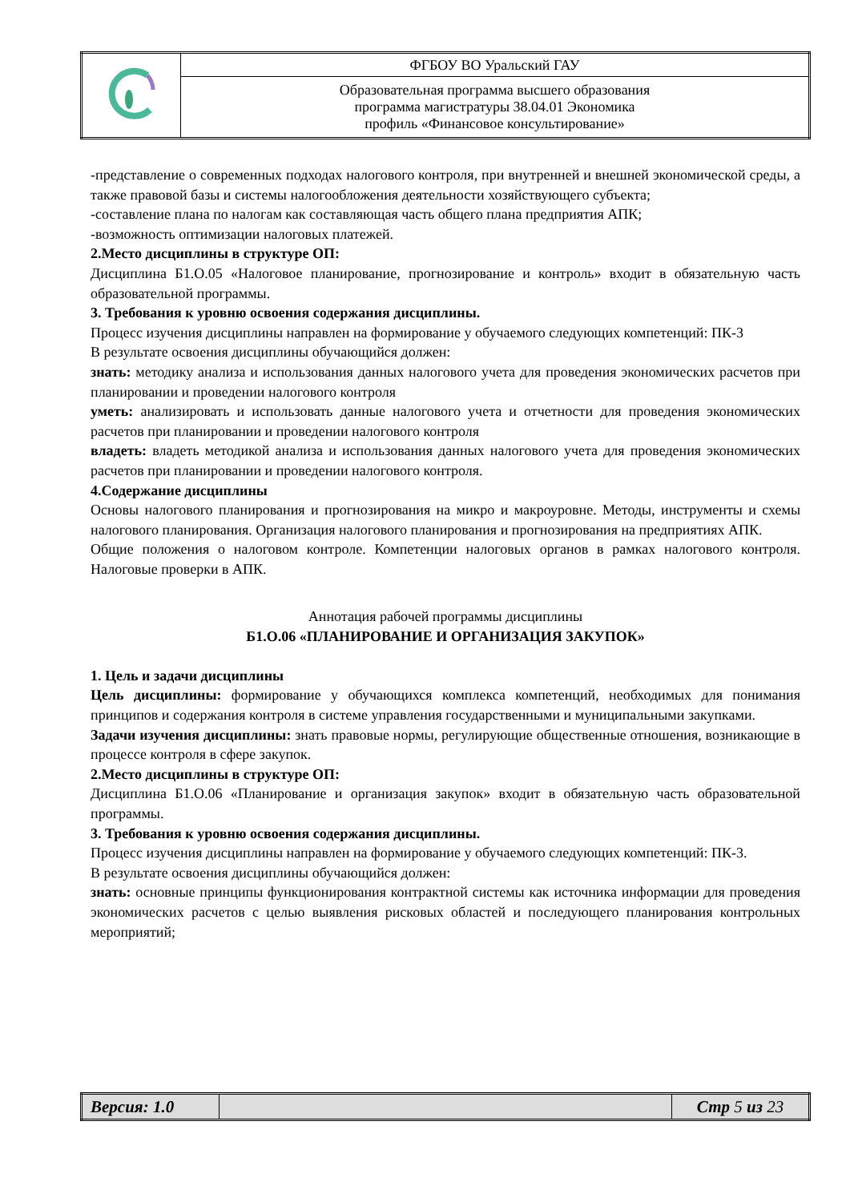| | ФГБОУ ВО Уральский ГАУ |
| | Образовательная программа высшего образования программа магистратуры 38.04.01 Экономика профиль «Финансовое консультирование» |
-представление о современных подходах налогового контроля, при внутренней и внешней экономической среды, а также правовой базы и системы налогообложения деятельности хозяйствующего субъекта;
-составление плана по налогам как составляющая часть общего плана предприятия АПК;
-возможность оптимизации налоговых платежей.
2.Место дисциплины в структуре ОП:
Дисциплина Б1.О.05 «Налоговое планирование, прогнозирование и контроль» входит в обязательную часть образовательной программы.
3. Требования к уровню освоения содержания дисциплины.
Процесс изучения дисциплины направлен на формирование у обучаемого следующих компетенций: ПК-3
В результате освоения дисциплины обучающийся должен:
знать: методику анализа и использования данных налогового учета для проведения экономических расчетов при планировании и проведении налогового контроля
уметь: анализировать и использовать данные налогового учета и отчетности для проведения экономических расчетов при планировании и проведении налогового контроля
владеть: владеть методикой анализа и использования данных налогового учета для проведения экономических расчетов при планировании и проведении налогового контроля.
4.Содержание дисциплины
Основы налогового планирования и прогнозирования на микро и макроуровне. Методы, инструменты и схемы налогового планирования. Организация налогового планирования и прогнозирования на предприятиях АПК.
Общие положения о налоговом контроле. Компетенции налоговых органов в рамках налогового контроля. Налоговые проверки в АПК.
Аннотация рабочей программы дисциплины
Б1.О.06 «ПЛАНИРОВАНИЕ И ОРГАНИЗАЦИЯ ЗАКУПОК»
1. Цель и задачи дисциплины
Цель дисциплины: формирование у обучающихся комплекса компетенций, необходимых для понимания принципов и содержания контроля в системе управления государственными и муниципальными закупками.
Задачи изучения дисциплины: знать правовые нормы, регулирующие общественные отношения, возникающие в процессе контроля в сфере закупок.
2.Место дисциплины в структуре ОП:
Дисциплина Б1.О.06 «Планирование и организация закупок» входит в обязательную часть образовательной программы.
3. Требования к уровню освоения содержания дисциплины.
Процесс изучения дисциплины направлен на формирование у обучаемого следующих компетенций: ПК-3.
В результате освоения дисциплины обучающийся должен:
знать: основные принципы функционирования контрактной системы как источника информации для проведения экономических расчетов с целью выявления рисковых областей и последующего планирования контрольных мероприятий;
| Версия: 1.0 | | Стр 5 из 23 |